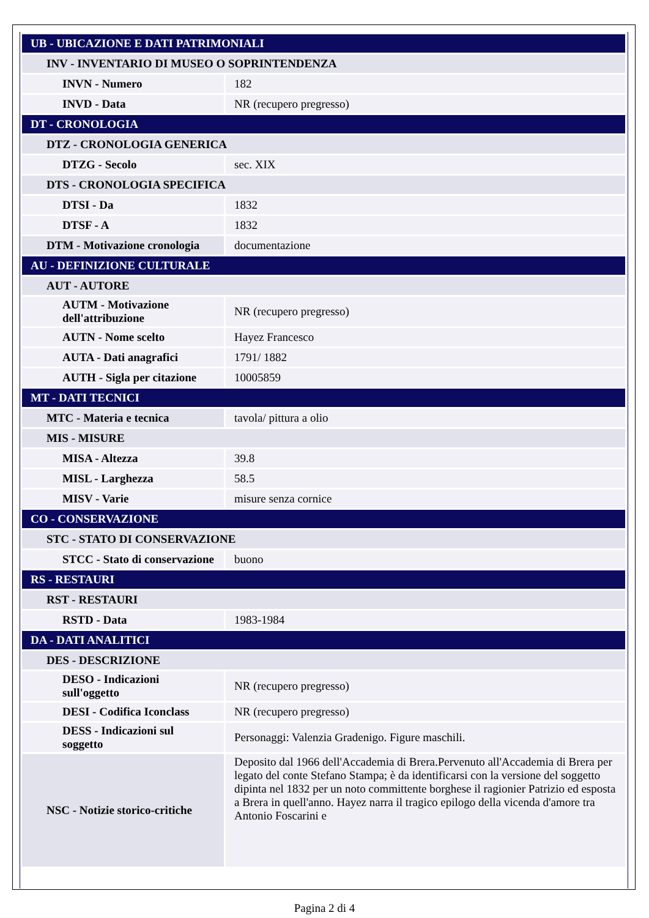| UB - UBICAZIONE E DATI PATRIMONIALI | |
| INV - INVENTARIO DI MUSEO O SOPRINTENDENZA | |
| INVN - Numero | 182 |
| INVD - Data | NR (recupero pregresso) |
| DT - CRONOLOGIA | |
| DTZ - CRONOLOGIA GENERICA | |
| DTZG - Secolo | sec. XIX |
| DTS - CRONOLOGIA SPECIFICA | |
| DTSI - Da | 1832 |
| DTSF - A | 1832 |
| DTM - Motivazione cronologia | documentazione |
| AU - DEFINIZIONE CULTURALE | |
| AUT - AUTORE | |
| AUTM - Motivazione dell'attribuzione | NR (recupero pregresso) |
| AUTN - Nome scelto | Hayez Francesco |
| AUTA - Dati anagrafici | 1791/ 1882 |
| AUTH - Sigla per citazione | 10005859 |
| MT - DATI TECNICI | |
| MTC - Materia e tecnica | tavola/ pittura a olio |
| MIS - MISURE | |
| MISA - Altezza | 39.8 |
| MISL - Larghezza | 58.5 |
| MISV - Varie | misure senza cornice |
| CO - CONSERVAZIONE | |
| STC - STATO DI CONSERVAZIONE | |
| STCC - Stato di conservazione | buono |
| RS - RESTAURI | |
| RST - RESTAURI | |
| RSTD - Data | 1983-1984 |
| DA - DATI ANALITICI | |
| DES - DESCRIZIONE | |
| DESO - Indicazioni sull'oggetto | NR (recupero pregresso) |
| DESI - Codifica Iconclass | NR (recupero pregresso) |
| DESS - Indicazioni sul soggetto | Personaggi: Valenzia Gradenigo. Figure maschili. |
| NSC - Notizie storico-critiche | Deposito dal 1966 dell'Accademia di Brera.Pervenuto all'Accademia di Brera per legato del conte Stefano Stampa; è da identificarsi con la versione del soggetto dipinta nel 1832 per un noto committente borghese il ragionier Patrizio ed esposta a Brera in quell'anno. Hayez narra il tragico epilogo della vicenda d'amore tra Antonio Foscarini e |
Pagina 2 di 4